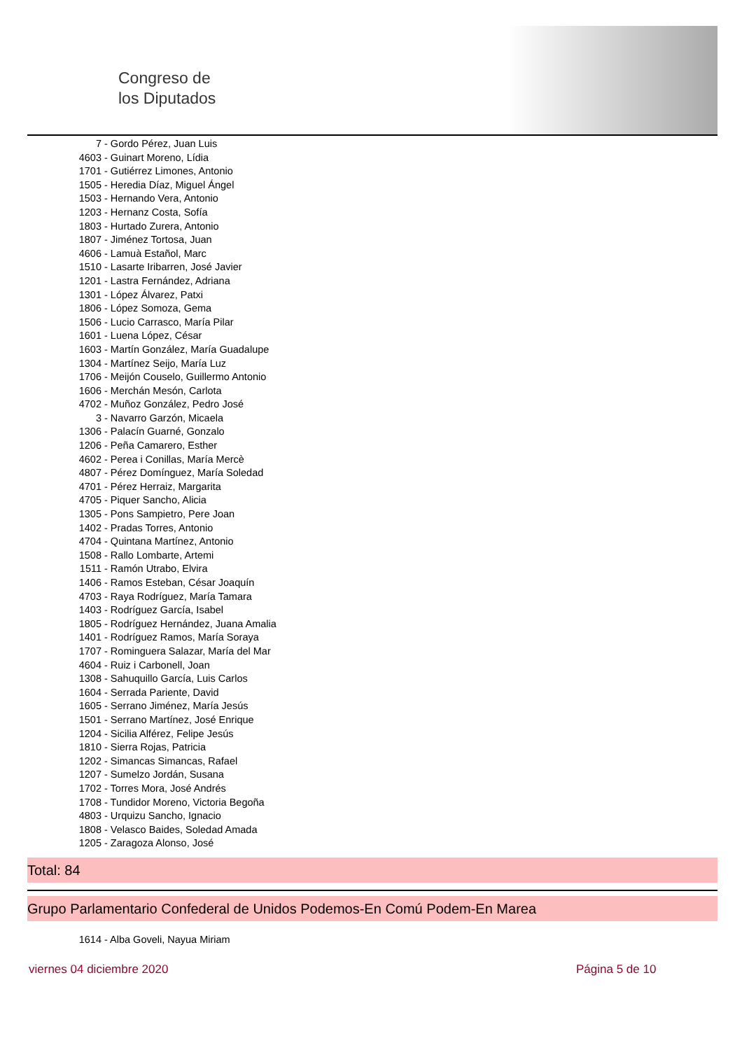Congreso de
los Diputados
7 - Gordo Pérez, Juan Luis
4603 - Guinart Moreno, Lídia
1701 - Gutiérrez Limones, Antonio
1505 - Heredia Díaz, Miguel Ángel
1503 - Hernando Vera, Antonio
1203 - Hernanz Costa, Sofía
1803 - Hurtado Zurera, Antonio
1807 - Jiménez Tortosa, Juan
4606 - Lamuà Estañol, Marc
1510 - Lasarte Iribarren, José Javier
1201 - Lastra Fernández, Adriana
1301 - López Álvarez, Patxi
1806 - López Somoza, Gema
1506 - Lucio Carrasco, María Pilar
1601 - Luena López, César
1603 - Martín González, María Guadalupe
1304 - Martínez Seijo, María Luz
1706 - Meijón Couselo, Guillermo Antonio
1606 - Merchán Mesón, Carlota
4702 - Muñoz González, Pedro José
3 - Navarro Garzón, Micaela
1306 - Palacín Guarné, Gonzalo
1206 - Peña Camarero, Esther
4602 - Perea i Conillas, María Mercè
4807 - Pérez Domínguez, María Soledad
4701 - Pérez Herraiz, Margarita
4705 - Piquer Sancho, Alicia
1305 - Pons Sampietro, Pere Joan
1402 - Pradas Torres, Antonio
4704 - Quintana Martínez, Antonio
1508 - Rallo Lombarte, Artemi
1511 - Ramón Utrabo, Elvira
1406 - Ramos Esteban, César Joaquín
4703 - Raya Rodríguez, María Tamara
1403 - Rodríguez García, Isabel
1805 - Rodríguez Hernández, Juana Amalia
1401 - Rodríguez Ramos, María Soraya
1707 - Rominguera Salazar, María del Mar
4604 - Ruiz i Carbonell, Joan
1308 - Sahuquillo García, Luis Carlos
1604 - Serrada Pariente, David
1605 - Serrano Jiménez, María Jesús
1501 - Serrano Martínez, José Enrique
1204 - Sicilia Alférez, Felipe Jesús
1810 - Sierra Rojas, Patricia
1202 - Simancas Simancas, Rafael
1207 - Sumelzo Jordán, Susana
1702 - Torres Mora, José Andrés
1708 - Tundidor Moreno, Victoria Begoña
4803 - Urquizu Sancho, Ignacio
1808 - Velasco Baides, Soledad Amada
1205 - Zaragoza Alonso, José
Total: 84
Grupo Parlamentario Confederal de Unidos Podemos-En Comú Podem-En Marea
1614 - Alba Goveli, Nayua Miriam
viernes 04 diciembre 2020 Página 5 de 10